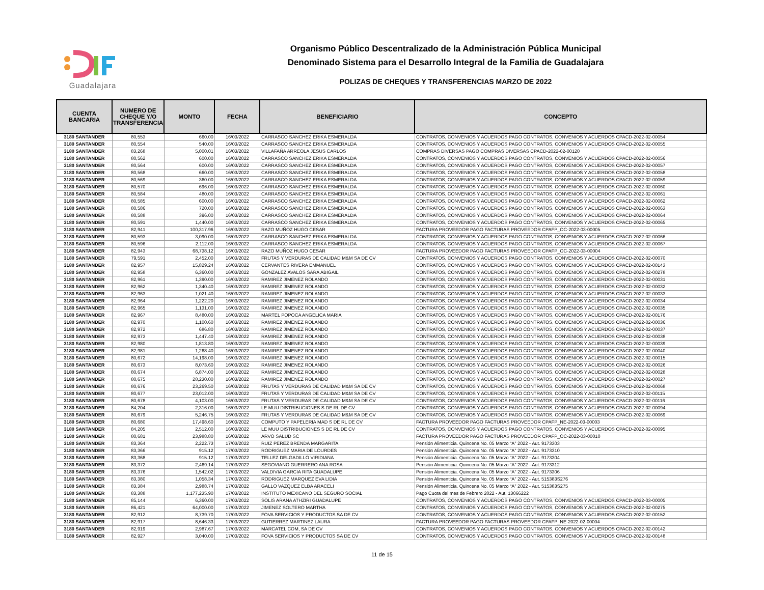Guadalajara
Organismo Público Descentralizado de la Administración Pública Municipal
Denominado Sistema para el Desarrollo Integral de la Familia de Guadalajara
POLIZAS DE CHEQUES Y TRANSFERENCIAS MARZO DE 2022
| CUENTA BANCARIA | NUMERO DE CHEQUE Y/O TRANSFERENCIA | MONTO | FECHA | BENEFICIARIO | CONCEPTO |
| --- | --- | --- | --- | --- | --- |
| 3180 SANTANDER | 80,553 | 660.00 | 16/03/2022 | CARRASCO SANCHEZ ERIKA ESMERALDA | CONTRATOS, CONVENIOS Y ACUERDOS PAGO CONTRATOS, CONVENIOS Y ACUERDOS CPACD-2022-02-00054 |
| 3180 SANTANDER | 80,554 | 540.00 | 16/03/2022 | CARRASCO SANCHEZ ERIKA ESMERALDA | CONTRATOS, CONVENIOS Y ACUERDOS PAGO CONTRATOS, CONVENIOS Y ACUERDOS CPACD-2022-02-00055 |
| 3180 SANTANDER | 83,268 | 5,000.01 | 16/03/2022 | VILLAFAÑA ARREOLA JESUS CARLOS | COMPRAS DIVERSAS PAGO COMPRAS DIVERSAS CPACD-2022-02-00120 |
| 3180 SANTANDER | 80,562 | 600.00 | 16/03/2022 | CARRASCO SANCHEZ ERIKA ESMERALDA | CONTRATOS, CONVENIOS Y ACUERDOS PAGO CONTRATOS, CONVENIOS Y ACUERDOS CPACD-2022-02-00056 |
| 3180 SANTANDER | 80,564 | 600.00 | 16/03/2022 | CARRASCO SANCHEZ ERIKA ESMERALDA | CONTRATOS, CONVENIOS Y ACUERDOS PAGO CONTRATOS, CONVENIOS Y ACUERDOS CPACD-2022-02-00057 |
| 3180 SANTANDER | 80,568 | 660.00 | 16/03/2022 | CARRASCO SANCHEZ ERIKA ESMERALDA | CONTRATOS, CONVENIOS Y ACUERDOS PAGO CONTRATOS, CONVENIOS Y ACUERDOS CPACD-2022-02-00058 |
| 3180 SANTANDER | 80,569 | 360.00 | 16/03/2022 | CARRASCO SANCHEZ ERIKA ESMERALDA | CONTRATOS, CONVENIOS Y ACUERDOS PAGO CONTRATOS, CONVENIOS Y ACUERDOS CPACD-2022-02-00059 |
| 3180 SANTANDER | 80,570 | 696.00 | 16/03/2022 | CARRASCO SANCHEZ ERIKA ESMERALDA | CONTRATOS, CONVENIOS Y ACUERDOS PAGO CONTRATOS, CONVENIOS Y ACUERDOS CPACD-2022-02-00060 |
| 3180 SANTANDER | 80,584 | 480.00 | 16/03/2022 | CARRASCO SANCHEZ ERIKA ESMERALDA | CONTRATOS, CONVENIOS Y ACUERDOS PAGO CONTRATOS, CONVENIOS Y ACUERDOS CPACD-2022-02-00061 |
| 3180 SANTANDER | 80,585 | 600.00 | 16/03/2022 | CARRASCO SANCHEZ ERIKA ESMERALDA | CONTRATOS, CONVENIOS Y ACUERDOS PAGO CONTRATOS, CONVENIOS Y ACUERDOS CPACD-2022-02-00062 |
| 3180 SANTANDER | 80,586 | 720.00 | 16/03/2022 | CARRASCO SANCHEZ ERIKA ESMERALDA | CONTRATOS, CONVENIOS Y ACUERDOS PAGO CONTRATOS, CONVENIOS Y ACUERDOS CPACD-2022-02-00063 |
| 3180 SANTANDER | 80,588 | 396.00 | 16/03/2022 | CARRASCO SANCHEZ ERIKA ESMERALDA | CONTRATOS, CONVENIOS Y ACUERDOS PAGO CONTRATOS, CONVENIOS Y ACUERDOS CPACD-2022-02-00064 |
| 3180 SANTANDER | 80,591 | 1,440.00 | 16/03/2022 | CARRASCO SANCHEZ ERIKA ESMERALDA | CONTRATOS, CONVENIOS Y ACUERDOS PAGO CONTRATOS, CONVENIOS Y ACUERDOS CPACD-2022-02-00065 |
| 3180 SANTANDER | 82,941 | 100,317.96 | 16/03/2022 | RAZO MUÑOZ HUGO CESAR | FACTURA PROVEEDOR PAGO FACTURAS PROVEEDOR CPAFP_OC-2022-03-00005 |
| 3180 SANTANDER | 80,593 | 3,090.00 | 16/03/2022 | CARRASCO SANCHEZ ERIKA ESMERALDA | CONTRATOS, CONVENIOS Y ACUERDOS PAGO CONTRATOS, CONVENIOS Y ACUERDOS CPACD-2022-02-00066 |
| 3180 SANTANDER | 80,596 | 2,112.00 | 16/03/2022 | CARRASCO SANCHEZ ERIKA ESMERALDA | CONTRATOS, CONVENIOS Y ACUERDOS PAGO CONTRATOS, CONVENIOS Y ACUERDOS CPACD-2022-02-00067 |
| 3180 SANTANDER | 82,943 | 68,738.12 | 16/03/2022 | RAZO MUÑOZ HUGO CESAR | FACTURA PROVEEDOR PAGO FACTURAS PROVEEDOR CPAFP_OC-2022-03-00004 |
| 3180 SANTANDER | 79,591 | 2,452.00 | 16/03/2022 | FRUTAS Y VERDURAS DE CALIDAD M&M SA DE CV | CONTRATOS, CONVENIOS Y ACUERDOS PAGO CONTRATOS, CONVENIOS Y ACUERDOS CPACD-2022-02-00070 |
| 3180 SANTANDER | 82,957 | 15,829.24 | 16/03/2022 | CERVANTES RIVERA EMMANUEL | CONTRATOS, CONVENIOS Y ACUERDOS PAGO CONTRATOS, CONVENIOS Y ACUERDOS CPACD-2022-02-00143 |
| 3180 SANTANDER | 82,958 | 6,360.00 | 16/03/2022 | GONZALEZ AVALOS SARA ABIGAIL | CONTRATOS, CONVENIOS Y ACUERDOS PAGO CONTRATOS, CONVENIOS Y ACUERDOS CPACD-2022-02-00278 |
| 3180 SANTANDER | 82,961 | 1,390.00 | 16/03/2022 | RAMIREZ JIMENEZ ROLANDO | CONTRATOS, CONVENIOS Y ACUERDOS PAGO CONTRATOS, CONVENIOS Y ACUERDOS CPACD-2022-02-00031 |
| 3180 SANTANDER | 82,962 | 1,340.40 | 16/03/2022 | RAMIREZ JIMENEZ ROLANDO | CONTRATOS, CONVENIOS Y ACUERDOS PAGO CONTRATOS, CONVENIOS Y ACUERDOS CPACD-2022-02-00032 |
| 3180 SANTANDER | 82,963 | 1,021.40 | 16/03/2022 | RAMIREZ JIMENEZ ROLANDO | CONTRATOS, CONVENIOS Y ACUERDOS PAGO CONTRATOS, CONVENIOS Y ACUERDOS CPACD-2022-02-00033 |
| 3180 SANTANDER | 82,964 | 1,222.20 | 16/03/2022 | RAMIREZ JIMENEZ ROLANDO | CONTRATOS, CONVENIOS Y ACUERDOS PAGO CONTRATOS, CONVENIOS Y ACUERDOS CPACD-2022-02-00034 |
| 3180 SANTANDER | 82,965 | 1,131.00 | 16/03/2022 | RAMIREZ JIMENEZ ROLANDO | CONTRATOS, CONVENIOS Y ACUERDOS PAGO CONTRATOS, CONVENIOS Y ACUERDOS CPACD-2022-02-00035 |
| 3180 SANTANDER | 82,967 | 8,480.00 | 16/03/2022 | MARTEL POPOCA ANGELICA MARIA | CONTRATOS, CONVENIOS Y ACUERDOS PAGO CONTRATOS, CONVENIOS Y ACUERDOS CPACD-2022-02-00176 |
| 3180 SANTANDER | 82,970 | 1,100.60 | 16/03/2022 | RAMIREZ JIMENEZ ROLANDO | CONTRATOS, CONVENIOS Y ACUERDOS PAGO CONTRATOS, CONVENIOS Y ACUERDOS CPACD-2022-02-00036 |
| 3180 SANTANDER | 82,972 | 686.80 | 16/03/2022 | RAMIREZ JIMENEZ ROLANDO | CONTRATOS, CONVENIOS Y ACUERDOS PAGO CONTRATOS, CONVENIOS Y ACUERDOS CPACD-2022-02-00037 |
| 3180 SANTANDER | 82,973 | 1,447.40 | 16/03/2022 | RAMIREZ JIMENEZ ROLANDO | CONTRATOS, CONVENIOS Y ACUERDOS PAGO CONTRATOS, CONVENIOS Y ACUERDOS CPACD-2022-02-00038 |
| 3180 SANTANDER | 82,980 | 1,813.80 | 16/03/2022 | RAMIREZ JIMENEZ ROLANDO | CONTRATOS, CONVENIOS Y ACUERDOS PAGO CONTRATOS, CONVENIOS Y ACUERDOS CPACD-2022-02-00039 |
| 3180 SANTANDER | 82,981 | 1,268.40 | 16/03/2022 | RAMIREZ JIMENEZ ROLANDO | CONTRATOS, CONVENIOS Y ACUERDOS PAGO CONTRATOS, CONVENIOS Y ACUERDOS CPACD-2022-02-00040 |
| 3180 SANTANDER | 80,672 | 14,198.00 | 16/03/2022 | RAMIREZ JIMENEZ ROLANDO | CONTRATOS, CONVENIOS Y ACUERDOS PAGO CONTRATOS, CONVENIOS Y ACUERDOS CPACD-2022-02-00015 |
| 3180 SANTANDER | 80,673 | 8,073.60 | 16/03/2022 | RAMIREZ JIMENEZ ROLANDO | CONTRATOS, CONVENIOS Y ACUERDOS PAGO CONTRATOS, CONVENIOS Y ACUERDOS CPACD-2022-02-00026 |
| 3180 SANTANDER | 80,674 | 6,874.00 | 16/03/2022 | RAMIREZ JIMENEZ ROLANDO | CONTRATOS, CONVENIOS Y ACUERDOS PAGO CONTRATOS, CONVENIOS Y ACUERDOS CPACD-2022-02-00028 |
| 3180 SANTANDER | 80,675 | 28,230.00 | 16/03/2022 | RAMIREZ JIMENEZ ROLANDO | CONTRATOS, CONVENIOS Y ACUERDOS PAGO CONTRATOS, CONVENIOS Y ACUERDOS CPACD-2022-02-00027 |
| 3180 SANTANDER | 80,676 | 23,269.50 | 16/03/2022 | FRUTAS Y VERDURAS DE CALIDAD M&M SA DE CV | CONTRATOS, CONVENIOS Y ACUERDOS PAGO CONTRATOS, CONVENIOS Y ACUERDOS CPACD-2022-02-00068 |
| 3180 SANTANDER | 80,677 | 23,012.00 | 16/03/2022 | FRUTAS Y VERDURAS DE CALIDAD M&M SA DE CV | CONTRATOS, CONVENIOS Y ACUERDOS PAGO CONTRATOS, CONVENIOS Y ACUERDOS CPACD-2022-02-00115 |
| 3180 SANTANDER | 80,678 | 4,103.00 | 16/03/2022 | FRUTAS Y VERDURAS DE CALIDAD M&M SA DE CV | CONTRATOS, CONVENIOS Y ACUERDOS PAGO CONTRATOS, CONVENIOS Y ACUERDOS CPACD-2022-02-00116 |
| 3180 SANTANDER | 84,204 | 2,316.00 | 16/03/2022 | LE MUU DISTRIBUCIONES S DE RL DE CV | CONTRATOS, CONVENIOS Y ACUERDOS PAGO CONTRATOS, CONVENIOS Y ACUERDOS CPACD-2022-02-00094 |
| 3180 SANTANDER | 80,679 | 5,246.75 | 16/03/2022 | FRUTAS Y VERDURAS DE CALIDAD M&M SA DE CV | CONTRATOS, CONVENIOS Y ACUERDOS PAGO CONTRATOS, CONVENIOS Y ACUERDOS CPACD-2022-02-00069 |
| 3180 SANTANDER | 80,680 | 17,498.60 | 16/03/2022 | COMPUTO Y PAPELERIA MAD S DE RL DE CV | FACTURA PROVEEDOR PAGO FACTURAS PROVEEDOR CPAFP_NE-2022-03-00003 |
| 3180 SANTANDER | 84,205 | 2,512.00 | 16/03/2022 | LE MUU DISTRIBUCIONES S DE RL DE CV | CONTRATOS, CONVENIOS Y ACUERDOS PAGO CONTRATOS, CONVENIOS Y ACUERDOS CPACD-2022-02-00095 |
| 3180 SANTANDER | 80,681 | 23,988.80 | 16/03/2022 | ARVO SALUD SC | FACTURA PROVEEDOR PAGO FACTURAS PROVEEDOR CPAFP_OC-2022-03-00010 |
| 3180 SANTANDER | 83,364 | 2,222.73 | 17/03/2022 | RUIZ PEREZ BRENDA MARGARITA | Pensión Alimenticia. Quincena No. 05 Marzo “A” 2022 - Aut. 9173303 |
| 3180 SANTANDER | 83,366 | 915.12 | 17/03/2022 | RODRIGUEZ MARIA DE LOURDES | Pensión Alimenticia. Quincena No. 05 Marzo “A” 2022 - Aut. 9173310 |
| 3180 SANTANDER | 83,368 | 915.12 | 17/03/2022 | TELLEZ DELGADILLO VIRIDIANA | Pensión Alimenticia. Quincena No. 05 Marzo “A” 2022 - Aut. 9173304 |
| 3180 SANTANDER | 83,372 | 2,469.14 | 17/03/2022 | SEGOVIANO GUERRERO ANA ROSA | Pensión Alimenticia. Quincena No. 05 Marzo “A” 2022 - Aut. 9173312 |
| 3180 SANTANDER | 83,376 | 1,542.02 | 17/03/2022 | VALDIVIA GARCIA RITA GUADALUPE | Pensión Alimenticia. Quincena No. 05 Marzo “A” 2022 - Aut. 9173306 |
| 3180 SANTANDER | 83,380 | 1,058.34 | 17/03/2022 | RODRIGUEZ MARQUEZ EVA LIDIA | Pensión Alimenticia. Quincena No. 05 Marzo “A” 2022 - Aut. 515383S276 |
| 3180 SANTANDER | 83,384 | 2,988.74 | 17/03/2022 | GALLO VAZQUEZ ELBA ARACELI | Pensión Alimenticia. Quincena No. 05 Marzo “A” 2022 - Aut. 515383S275 |
| 3180 SANTANDER | 83,388 | 1,177,235.90 | 17/03/2022 | INSTITUTO MEXICANO DEL SEGURO SOCIAL | Pago Cuota del mes de Febrero 2022 - Aut. 13066222 |
| 3180 SANTANDER | 85,144 | 6,360.00 | 17/03/2022 | SOLIS ARANA ATHZIRI GUADALUPE | CONTRATOS, CONVENIOS Y ACUERDOS PAGO CONTRATOS, CONVENIOS Y ACUERDOS CPACD-2022-03-00005 |
| 3180 SANTANDER | 86,421 | 64,000.00 | 17/03/2022 | JIMENEZ SOLTERO MARTHA | CONTRATOS, CONVENIOS Y ACUERDOS PAGO CONTRATOS, CONVENIOS Y ACUERDOS CPACD-2022-02-00275 |
| 3180 SANTANDER | 82,912 | 8,739.70 | 17/03/2022 | FOVA SERVICIOS Y PRODUCTOS SA DE CV | CONTRATOS, CONVENIOS Y ACUERDOS PAGO CONTRATOS, CONVENIOS Y ACUERDOS CPACD-2022-02-00152 |
| 3180 SANTANDER | 82,917 | 8,646.33 | 17/03/2022 | GUTIERREZ MARTINEZ LAURA | FACTURA PROVEEDOR PAGO FACTURAS PROVEEDOR CPAFP_NE-2022-02-00004 |
| 3180 SANTANDER | 82,919 | 2,987.67 | 17/03/2022 | MARCATEL COM, SA DE CV | CONTRATOS, CONVENIOS Y ACUERDOS PAGO CONTRATOS, CONVENIOS Y ACUERDOS CPACD-2022-02-00142 |
| 3180 SANTANDER | 82,927 | 3,040.00 | 17/03/2022 | FOVA SERVICIOS Y PRODUCTOS SA DE CV | CONTRATOS, CONVENIOS Y ACUERDOS PAGO CONTRATOS, CONVENIOS Y ACUERDOS CPACD-2022-02-00148 |
11 de 15